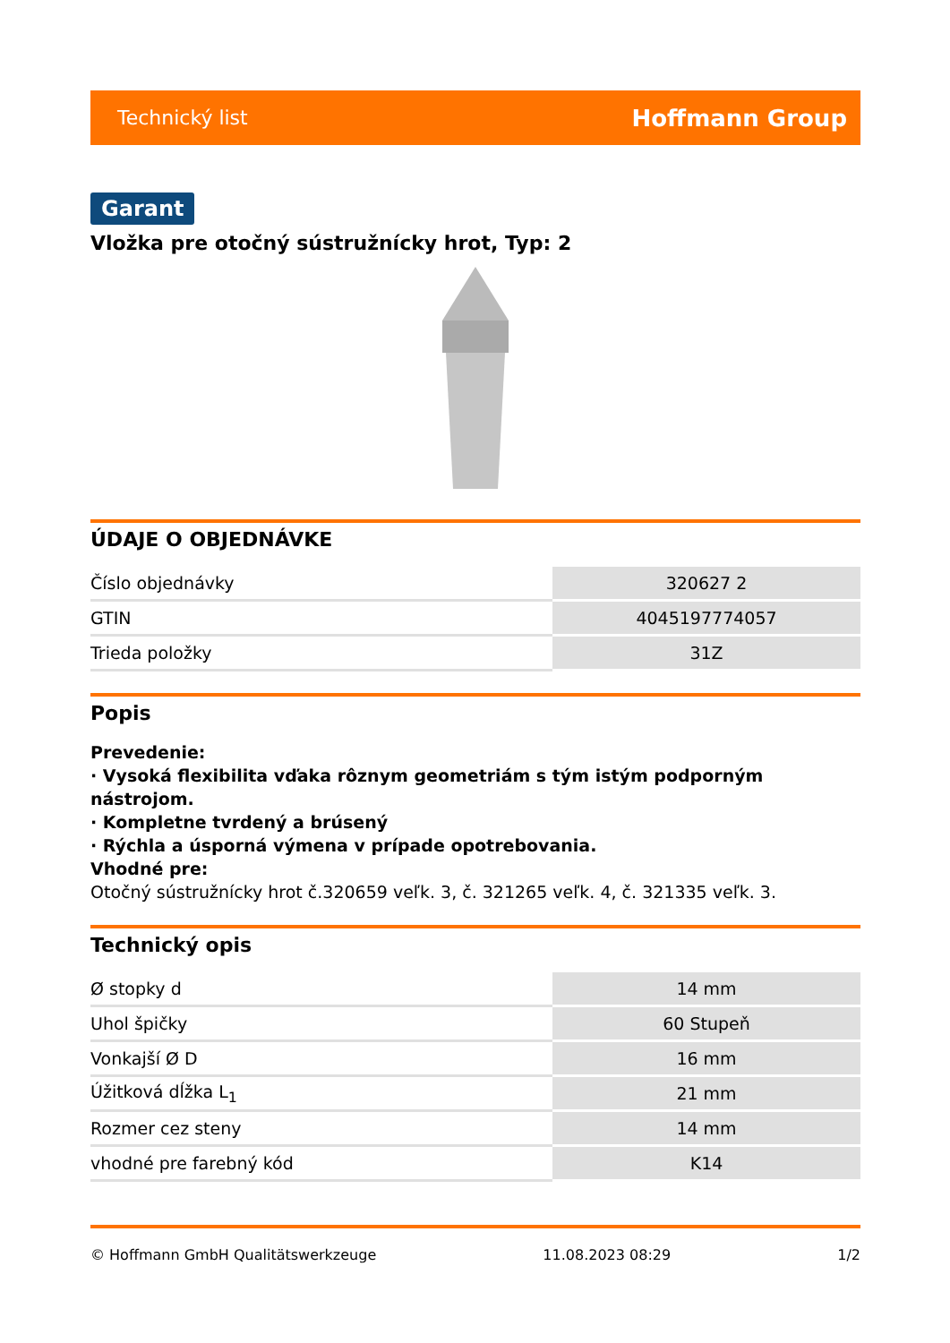Technický list Hoffmann Group
Garant
Vložka pre otočný sústružnícky hrot, Typ: 2
ÚDAJE O OBJEDNÁVKE
| Číslo objednávky | 320627 2 |
| GTIN | 4045197774057 |
| Trieda položky | 31Z |
Popis
Prevedenie:
· Vysoká flexibilita vďaka rôznym geometriám s tým istým podporným nástrojom.
· Kompletne tvrdený a brúsený
· Rýchla a úsporná výmena v prípade opotrebovania.
Vhodné pre:
Otočný sústružnícky hrot č.320659 veľk. 3, č. 321265 veľk. 4, č. 321335 veľk. 3.
Technický opis
| Ø stopky d | 14 mm |
| Uhol špičky | 60 Stupeň |
| Vonkajší Ø D | 16 mm |
| Úžitková dĺžka L<sub>1</sub> | 21 mm |
| Rozmer cez steny | 14 mm |
| vhodné pre farebný kód | K14 |
© Hoffmann GmbH Qualitätswerkzeuge 11.08.2023 08:29 1/2